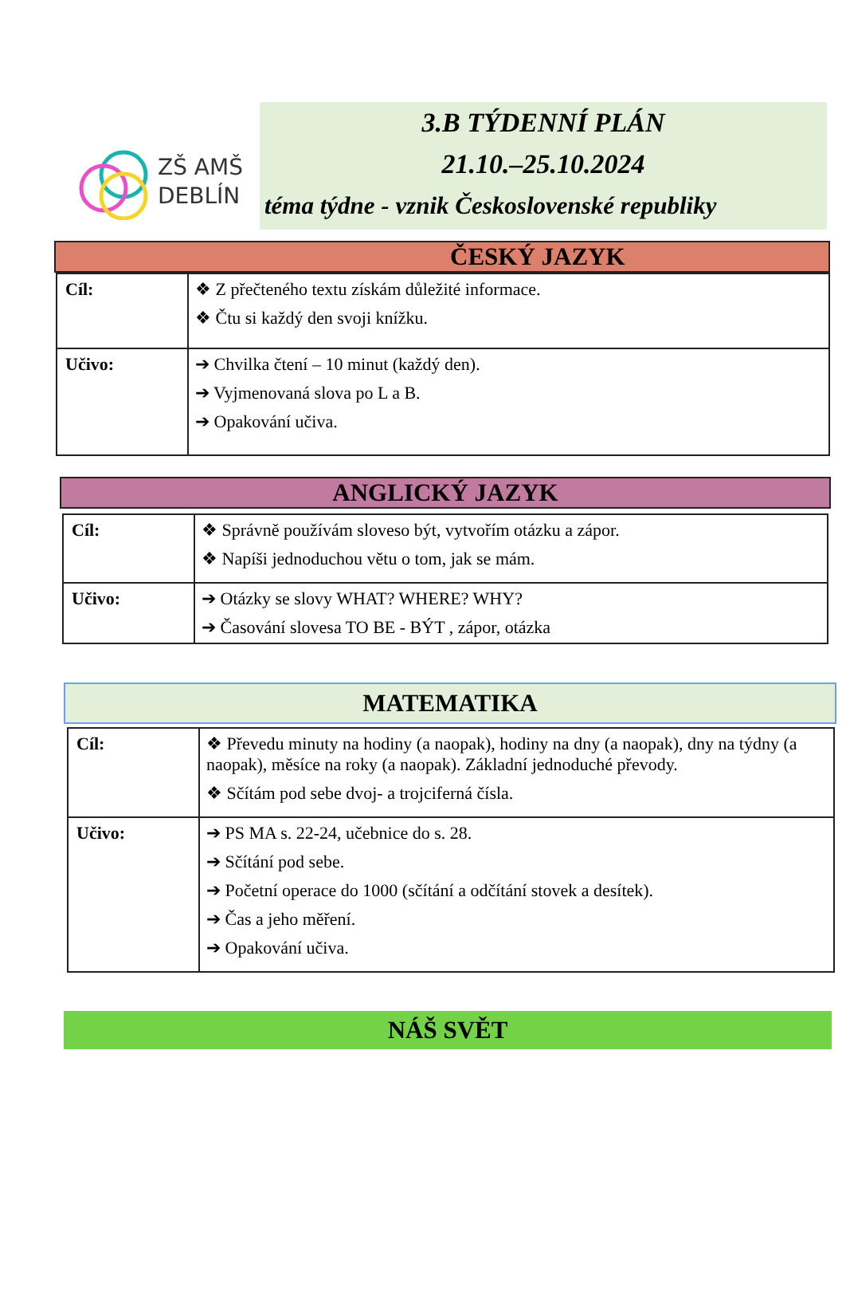ZŠ AMŠ
DEBLÍN
3.B TÝDENNÍ PLÁN
21.10.–25.10.2024
téma týdne - vznik Československé republiky
ČESKÝ JAZYK
| Cíl: | ❖ Z přečteného textu získám důležité informace. ❖ Čtu si každý den svoji knížku. |
| Učivo: | ➔ Chvilka čtení – 10 minut (každý den). ➔ Vyjmenovaná slova po L a B. ➔ Opakování učiva. |
ANGLICKÝ JAZYK
| Cíl: | ❖ Správně používám sloveso být, vytvořím otázku a zápor. ❖ Napíši jednoduchou větu o tom, jak se mám. |
| Učivo: | ➔ Otázky se slovy WHAT? WHERE? WHY? ➔ Časování slovesa TO BE - BÝT , zápor, otázka |
MATEMATIKA
| Cíl: | ❖ Převedu minuty na hodiny (a naopak), hodiny na dny (a naopak), dny na týdny (a naopak), měsíce na roky (a naopak). Základní jednoduché převody. ❖ Sčítám pod sebe dvoj- a trojciferná čísla. |
| Učivo: | ➔ PS MA s. 22-24, učebnice do s. 28. ➔ Sčítání pod sebe. ➔ Početní operace do 1000 (sčítání a odčítání stovek a desítek). ➔ Čas a jeho měření. ➔ Opakování učiva. |
NÁŠ SVĚT